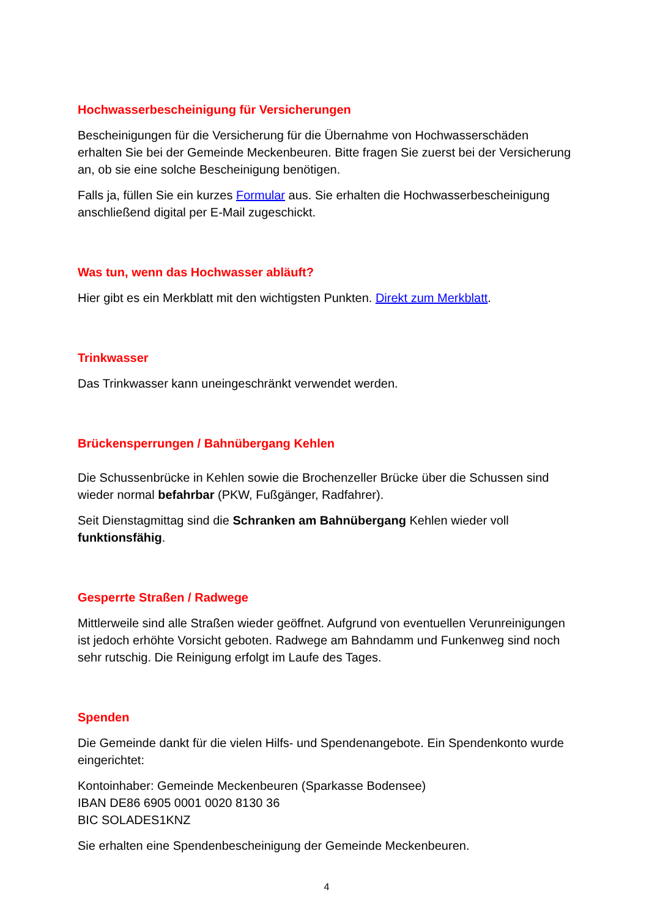Hochwasserbescheinigung für Versicherungen
Bescheinigungen für die Versicherung für die Übernahme von Hochwasserschäden erhalten Sie bei der Gemeinde Meckenbeuren. Bitte fragen Sie zuerst bei der Versicherung an, ob sie eine solche Bescheinigung benötigen.
Falls ja, füllen Sie ein kurzes Formular aus. Sie erhalten die Hochwasserbescheinigung anschließend digital per E-Mail zugeschickt.
Was tun, wenn das Hochwasser abläuft?
Hier gibt es ein Merkblatt mit den wichtigsten Punkten. Direkt zum Merkblatt.
Trinkwasser
Das Trinkwasser kann uneingeschränkt verwendet werden.
Brückensperrungen / Bahnübergang Kehlen
Die Schussenbrücke in Kehlen sowie die Brochenzeller Brücke über die Schussen sind wieder normal befahrbar (PKW, Fußgänger, Radfahrer).
Seit Dienstagmittag sind die Schranken am Bahnübergang Kehlen wieder voll funktionsfähig.
Gesperrte Straßen / Radwege
Mittlerweile sind alle Straßen wieder geöffnet. Aufgrund von eventuellen Verunreinigungen ist jedoch erhöhte Vorsicht geboten. Radwege am Bahndamm und Funkenweg sind noch sehr rutschig. Die Reinigung erfolgt im Laufe des Tages.
Spenden
Die Gemeinde dankt für die vielen Hilfs- und Spendenangebote. Ein Spendenkonto wurde eingerichtet:
Kontoinhaber: Gemeinde Meckenbeuren (Sparkasse Bodensee)
IBAN DE86 6905 0001 0020 8130 36
BIC SOLADES1KNZ
Sie erhalten eine Spendenbescheinigung der Gemeinde Meckenbeuren.
4